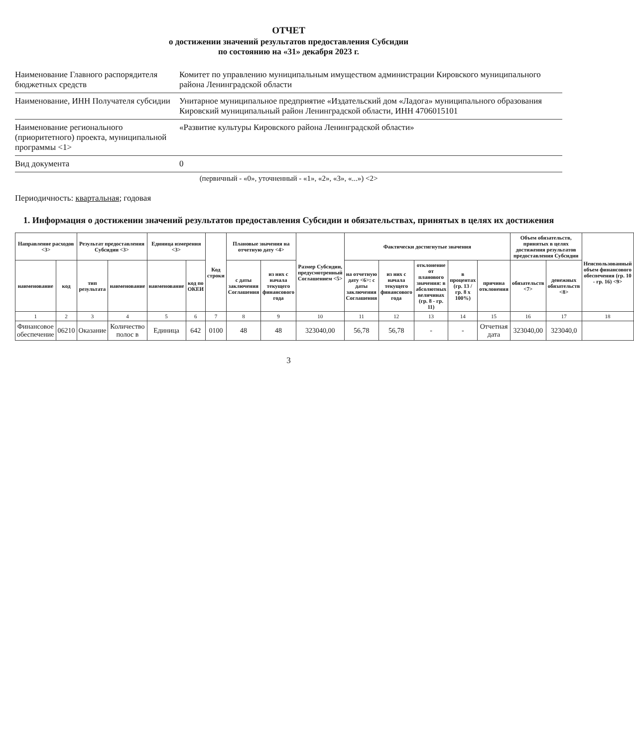ОТЧЕТ
о достижении значений результатов предоставления Субсидии
по состоянию на «31» декабря 2023 г.
Наименование Главного распорядителя бюджетных средств
Комитет по управлению муниципальным имуществом администрации Кировского муниципального района Ленинградской области
Наименование, ИНН Получателя субсидии
Унитарное муниципальное предприятие «Издательский дом «Ладога» муниципального образования Кировский муниципальный район Ленинградской области, ИНН 4706015101
Наименование регионального (приоритетного) проекта, муниципальной программы <1>
«Развитие культуры Кировского района Ленинградской области»
Вид документа 0
(первичный - «0», уточненный - «1», «2», «3», «...») <2>
Периодичность: квартальная; годовая
1. Информация о достижении значений результатов предоставления Субсидии и обязательствах, принятых в целях их достижения
| Направление расходов <3> | | Результат предоставления Субсидии <3> | | Единица измерения <3> | | Код строки | Плановые значения на отчетную дату <4> | | Размер Субсидии, предусмотренный Соглашением <5> | Фактически достигнутые значения | | | | | Объем обязательств, принятых в целях достижения результатов предоставления Субсидии | | Неиспользованный объем финансового обеспечения (гр. 10 - гр. 16) <9> |
| --- | --- | --- | --- | --- | --- | --- | --- | --- | --- | --- | --- | --- | --- | --- | --- | --- | --- |
| наименование | код | тип результата | наименование | наименование | код по ОКЕИ | | с даты заключения Соглашения | из них с начала текущего финансового года | | на отчетную дату <6>: с даты заключения Соглашения | из них с начала текущего финансового года | отклонение от планового значения: в абсолютных величинах (гр. 8 - гр. 11) | в процентах (гр. 13 / гр. 8 x 100%) | причина отклонения | обязательств <7> | денежных обязательств <8> | |
| 1 | 2 | 3 | 4 | 5 | 6 | 7 | 8 | 9 | 10 | 11 | 12 | 13 | 14 | 15 | 16 | 17 | 18 |
| Финансовое обеспечение | 06210 | Оказание | Количество полос в | Единица | 642 | 0100 | 48 | 48 | 323040,00 | 56,78 | 56,78 | - | - | Отчетная дата | 323040,00 | 323040,0 | |
3